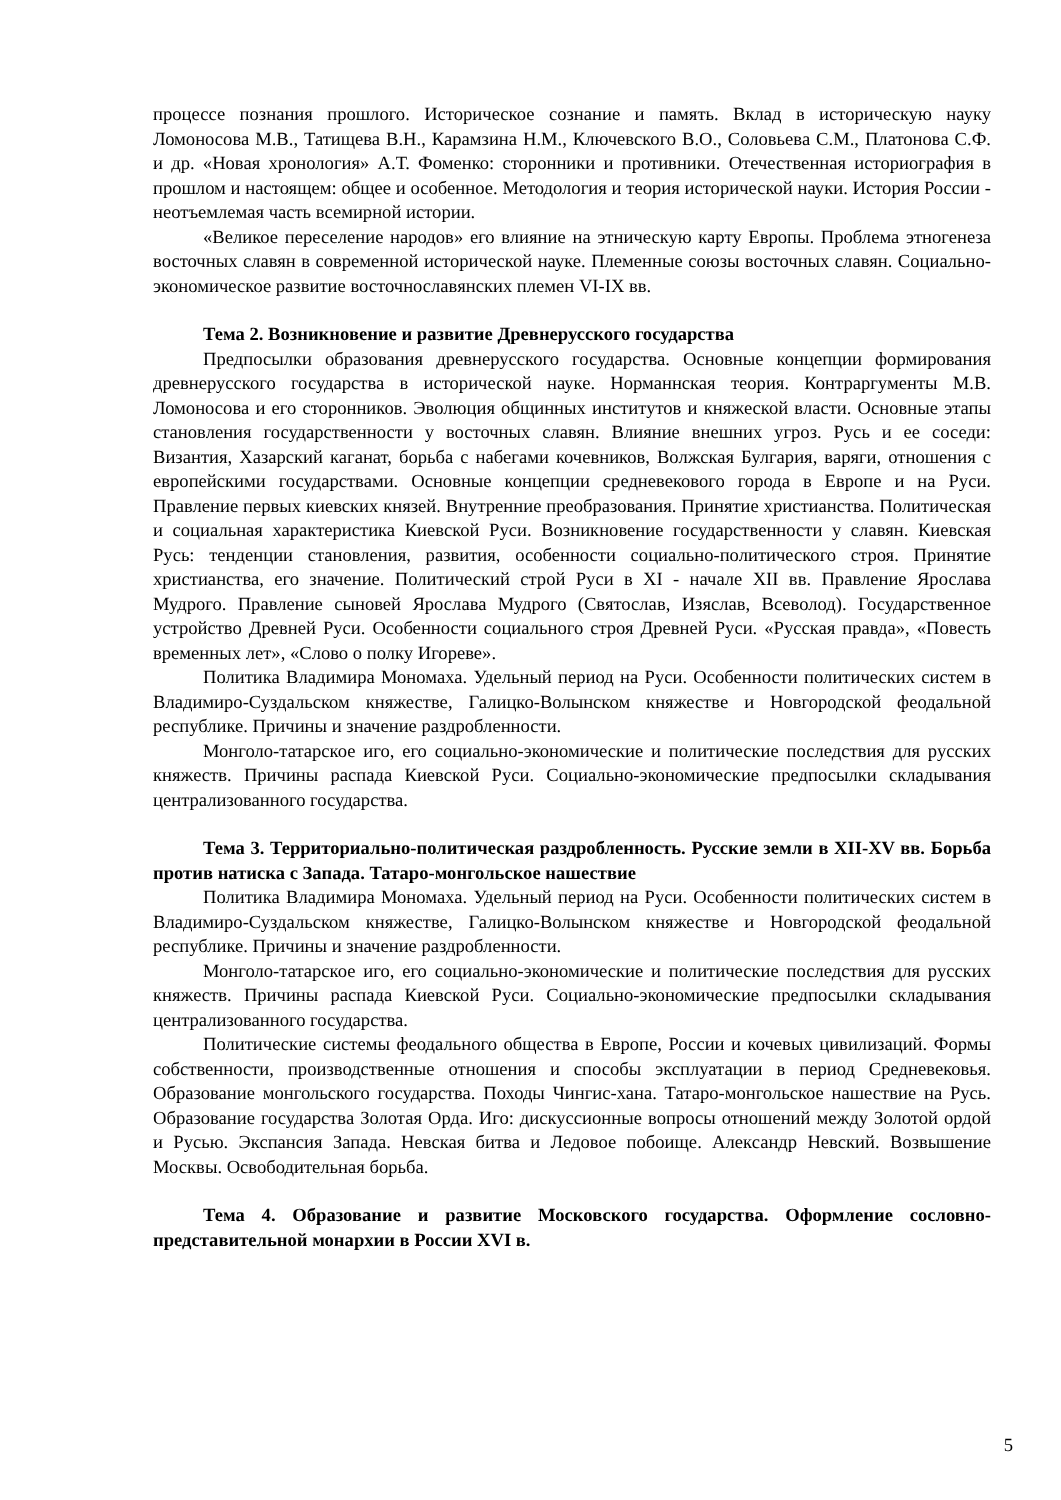процессе познания прошлого. Историческое сознание и память. Вклад в историческую науку Ломоносова М.В., Татищева В.Н., Карамзина Н.М., Ключевского В.О., Соловьева С.М., Платонова С.Ф. и др. «Новая хронология» А.Т. Фоменко: сторонники и противники. Отечественная историография в прошлом и настоящем: общее и особенное. Методология и теория исторической науки. История России - неотъемлемая часть всемирной истории.
«Великое переселение народов» его влияние на этническую карту Европы. Проблема этногенеза восточных славян в современной исторической науке. Племенные союзы восточных славян. Социально-экономическое развитие восточнославянских племен VI-IX вв.
Тема 2. Возникновение и развитие Древнерусского государства
Предпосылки образования древнерусского государства. Основные концепции формирования древнерусского государства в исторической науке. Норманнская теория. Контраргументы М.В. Ломоносова и его сторонников. Эволюция общинных институтов и княжеской власти. Основные этапы становления государственности у восточных славян. Влияние внешних угроз. Русь и ее соседи: Византия, Хазарский каганат, борьба с набегами кочевников, Волжская Булгария, варяги, отношения с европейскими государствами. Основные концепции средневекового города в Европе и на Руси. Правление первых киевских князей. Внутренние преобразования. Принятие христианства. Политическая и социальная характеристика Киевской Руси. Возникновение государственности у славян. Киевская Русь: тенденции становления, развития, особенности социально-политического строя. Принятие христианства, его значение. Политический строй Руси в XI - начале XII вв. Правление Ярослава Мудрого. Правление сыновей Ярослава Мудрого (Святослав, Изяслав, Всеволод). Государственное устройство Древней Руси. Особенности социального строя Древней Руси. «Русская правда», «Повесть временных лет», «Слово о полку Игореве».
Политика Владимира Мономаха. Удельный период на Руси. Особенности политических систем в Владимиро-Суздальском княжестве, Галицко-Волынском княжестве и Новгородской феодальной республике. Причины и значение раздробленности.
Монголо-татарское иго, его социально-экономические и политические последствия для русских княжеств. Причины распада Киевской Руси. Социально-экономические предпосылки складывания централизованного государства.
Тема 3. Территориально-политическая раздробленность. Русские земли в XII-XV вв. Борьба против натиска с Запада. Татаро-монгольское нашествие
Политика Владимира Мономаха. Удельный период на Руси. Особенности политических систем в Владимиро-Суздальском княжестве, Галицко-Волынском княжестве и Новгородской феодальной республике. Причины и значение раздробленности.
Монголо-татарское иго, его социально-экономические и политические последствия для русских княжеств. Причины распада Киевской Руси. Социально-экономические предпосылки складывания централизованного государства.
Политические системы феодального общества в Европе, России и кочевых цивилизаций. Формы собственности, производственные отношения и способы эксплуатации в период Средневековья. Образование монгольского государства. Походы Чингис-хана. Татаро-монгольское нашествие на Русь. Образование государства Золотая Орда. Иго: дискуссионные вопросы отношений между Золотой ордой и Русью. Экспансия Запада. Невская битва и Ледовое побоище. Александр Невский. Возвышение Москвы. Освободительная борьба.
Тема 4. Образование и развитие Московского государства. Оформление сословно-представительной монархии в России XVI в.
5